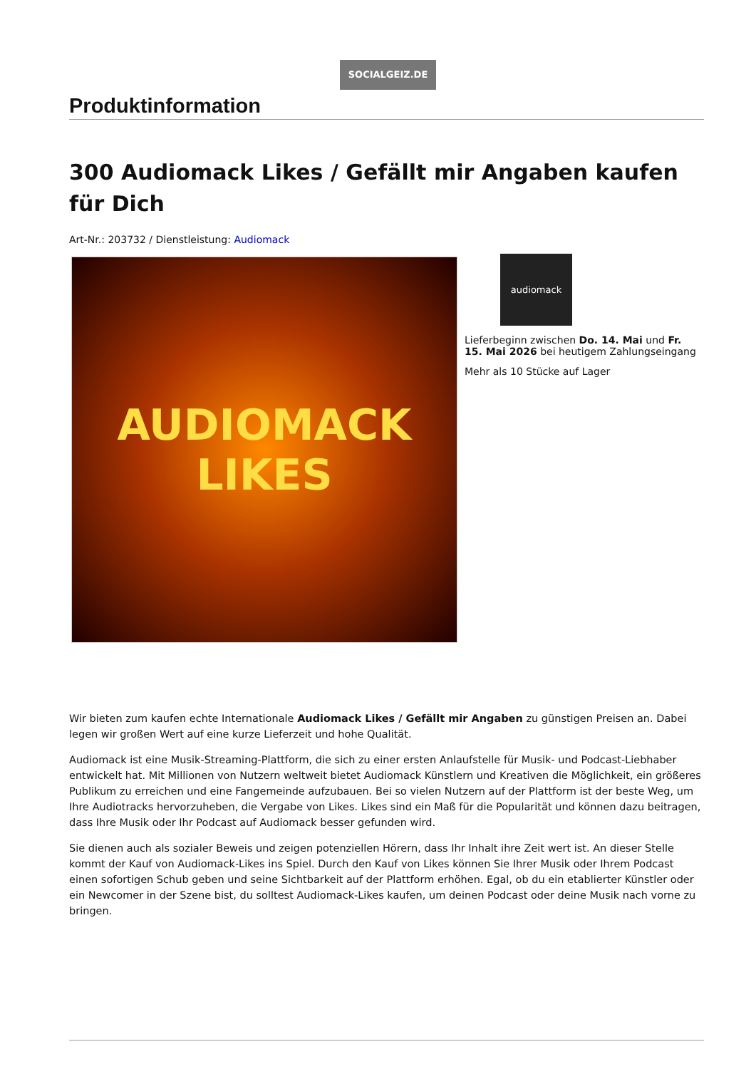SOCIALGEIZ.DE
Produktinformation
300 Audiomack Likes / Gefällt mir Angaben kaufen für Dich
Art-Nr.: 203732 / Dienstleistung: Audiomack
AUDIOMACK
LIKES
audiomack
Lieferbeginn zwischen Do. 14. Mai und Fr. 15. Mai 2026 bei heutigem Zahlungseingang
Mehr als 10 Stücke auf Lager
Wir bieten zum kaufen echte Internationale Audiomack Likes / Gefällt mir Angaben zu günstigen Preisen an. Dabei legen wir großen Wert auf eine kurze Lieferzeit und hohe Qualität.
Audiomack ist eine Musik-Streaming-Plattform, die sich zu einer ersten Anlaufstelle für Musik- und Podcast-Liebhaber entwickelt hat. Mit Millionen von Nutzern weltweit bietet Audiomack Künstlern und Kreativen die Möglichkeit, ein größeres Publikum zu erreichen und eine Fangemeinde aufzubauen. Bei so vielen Nutzern auf der Plattform ist der beste Weg, um Ihre Audiotracks hervorzuheben, die Vergabe von Likes. Likes sind ein Maß für die Popularität und können dazu beitragen, dass Ihre Musik oder Ihr Podcast auf Audiomack besser gefunden wird.
Sie dienen auch als sozialer Beweis und zeigen potenziellen Hörern, dass Ihr Inhalt ihre Zeit wert ist. An dieser Stelle kommt der Kauf von Audiomack-Likes ins Spiel. Durch den Kauf von Likes können Sie Ihrer Musik oder Ihrem Podcast einen sofortigen Schub geben und seine Sichtbarkeit auf der Plattform erhöhen. Egal, ob du ein etablierter Künstler oder ein Newcomer in der Szene bist, du solltest Audiomack-Likes kaufen, um deinen Podcast oder deine Musik nach vorne zu bringen.